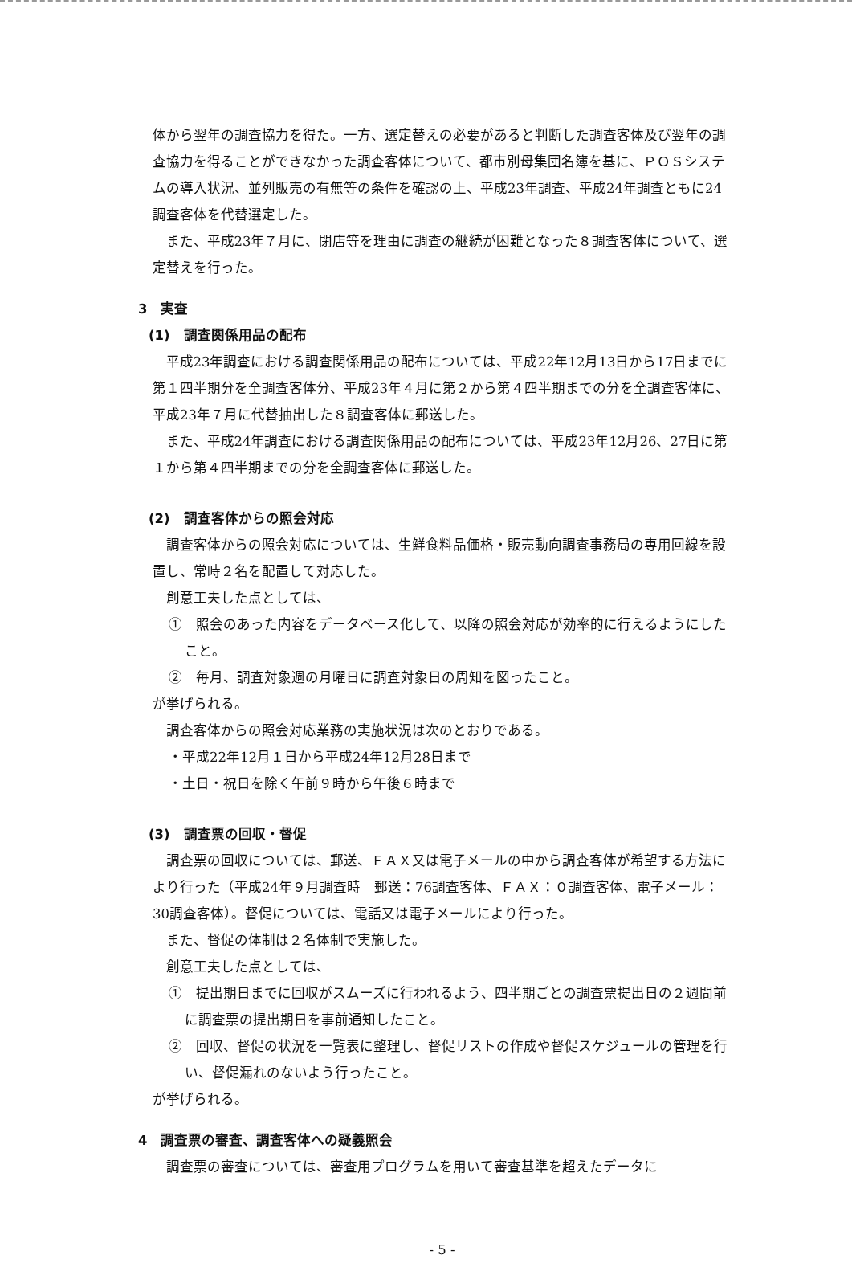体から翌年の調査協力を得た。一方、選定替えの必要があると判断した調査客体及び翌年の調査協力を得ることができなかった調査客体について、都市別母集団名簿を基に、ＰＯＳシステムの導入状況、並列販売の有無等の条件を確認の上、平成23年調査、平成24年調査ともに24調査客体を代替選定した。
また、平成23年７月に、閉店等を理由に調査の継続が困難となった８調査客体について、選定替えを行った。
3　実査
(1)　調査関係用品の配布
平成23年調査における調査関係用品の配布については、平成22年12月13日から17日までに第１四半期分を全調査客体分、平成23年４月に第２から第４四半期までの分を全調査客体に、平成23年７月に代替抽出した８調査客体に郵送した。
また、平成24年調査における調査関係用品の配布については、平成23年12月26、27日に第１から第４四半期までの分を全調査客体に郵送した。
(2)　調査客体からの照会対応
調査客体からの照会対応については、生鮮食料品価格・販売動向調査事務局の専用回線を設置し、常時２名を配置して対応した。
創意工夫した点としては、
①　照会のあった内容をデータベース化して、以降の照会対応が効率的に行えるようにしたこと。
②　毎月、調査対象週の月曜日に調査対象日の周知を図ったこと。
が挙げられる。
調査客体からの照会対応業務の実施状況は次のとおりである。
・平成22年12月１日から平成24年12月28日まで
・土日・祝日を除く午前９時から午後６時まで
(3)　調査票の回収・督促
調査票の回収については、郵送、ＦＡＸ又は電子メールの中から調査客体が希望する方法により行った（平成24年９月調査時　郵送：76調査客体、ＦＡＸ：０調査客体、電子メール：30調査客体）。督促については、電話又は電子メールにより行った。
また、督促の体制は２名体制で実施した。
創意工夫した点としては、
①　提出期日までに回収がスムーズに行われるよう、四半期ごとの調査票提出日の２週間前に調査票の提出期日を事前通知したこと。
②　回収、督促の状況を一覧表に整理し、督促リストの作成や督促スケジュールの管理を行い、督促漏れのないよう行ったこと。
が挙げられる。
4　調査票の審査、調査客体への疑義照会
調査票の審査については、審査用プログラムを用いて審査基準を超えたデータに
- 5 -